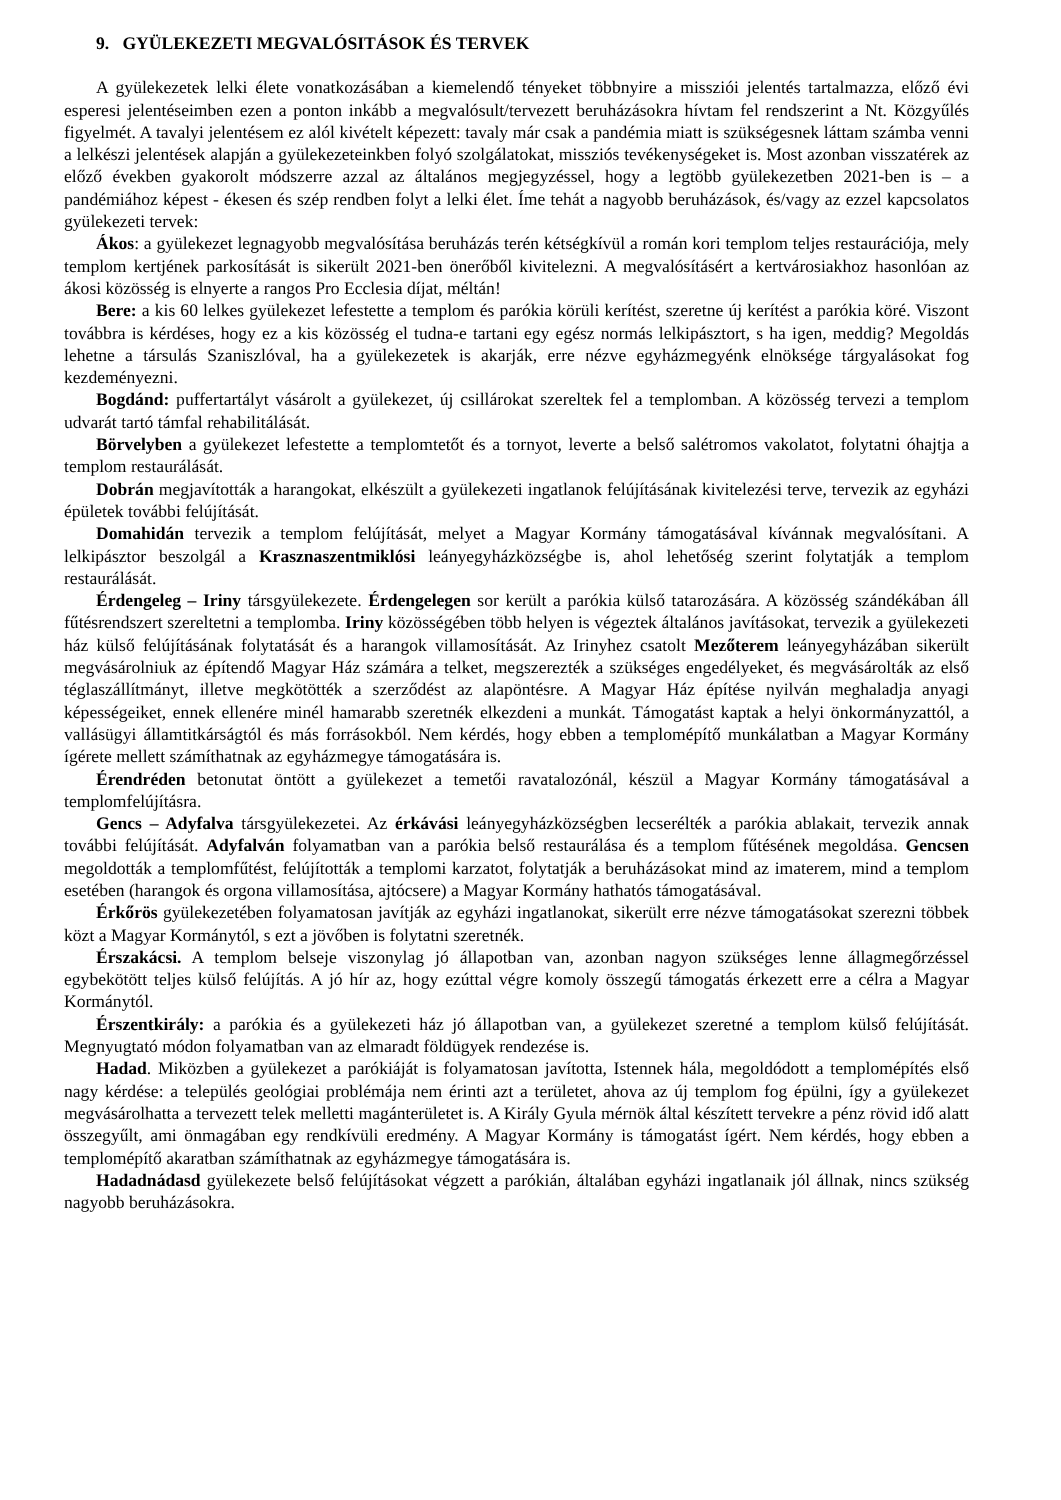9. GYÜLEKEZETI MEGVALÓSITÁSOK ÉS TERVEK
A gyülekezetek lelki élete vonatkozásában a kiemelendő tényeket többnyire a missziói jelentés tartalmazza, előző évi esperesi jelentéseimben ezen a ponton inkább a megvalósult/tervezett beruházásokra hívtam fel rendszerint a Nt. Közgyűlés figyelmét. A tavalyi jelentésem ez alól kivételt képezett: tavaly már csak a pandémia miatt is szükségesnek láttam számba venni a lelkészi jelentések alapján a gyülekezeteinkben folyó szolgálatokat, missziós tevékenységeket is. Most azonban visszatérek az előző években gyakorolt módszerre azzal az általános megjegyzéssel, hogy a legtöbb gyülekezetben 2021-ben is – a pandémiához képest - ékesen és szép rendben folyt a lelki élet. Íme tehát a nagyobb beruházások, és/vagy az ezzel kapcsolatos gyülekezeti tervek:
Ákos: a gyülekezet legnagyobb megvalósítása beruházás terén kétségkívül a román kori templom teljes restaurációja, mely templom kertjének parkosítását is sikerült 2021-ben önerőből kivitelezni. A megvalósításért a kertvárosiakhoz hasonlóan az ákosi közösség is elnyerte a rangos Pro Ecclesia díjat, méltán!
Bere: a kis 60 lelkes gyülekezet lefestette a templom és parókia körüli kerítést, szeretne új kerítést a parókia köré. Viszont továbbra is kérdéses, hogy ez a kis közösség el tudna-e tartani egy egész normás lelkipásztort, s ha igen, meddig? Megoldás lehetne a társulás Szaniszlóval, ha a gyülekezetek is akarják, erre nézve egyházmegyénk elnöksége tárgyalásokat fog kezdeményezni.
Bogdánd: puffertartályt vásárolt a gyülekezet, új csillárokat szereltek fel a templomban. A közösség tervezi a templom udvarát tartó támfal rehabilitálását.
Börvelyben a gyülekezet lefestette a templomtetőt és a tornyot, leverte a belső salétromos vakolatot, folytatni óhajtja a templom restaurálását.
Dobrán megjavították a harangokat, elkészült a gyülekezeti ingatlanok felújításának kivitelezési terve, tervezik az egyházi épületek további felújítását.
Domahidán tervezik a templom felújítását, melyet a Magyar Kormány támogatásával kívánnak megvalósítani. A lelkipásztor beszolgál a Krasznaszentmiklósi leányegyházközségbe is, ahol lehetőség szerint folytatják a templom restaurálását.
Érdengeleg – Iriny társgyülekezete. Érdengelegen sor került a parókia külső tatarozására. A közösség szándékában áll fűtésrendszert szereltetni a templomba. Iriny közösségében több helyen is végeztek általános javításokat, tervezik a gyülekezeti ház külső felújításának folytatását és a harangok villamosítását. Az Irinyhez csatolt Mezőterem leányegyházában sikerült megvásárolniuk az építendő Magyar Ház számára a telket, megszerezték a szükséges engedélyeket, és megvásárolták az első téglaszállítmányt, illetve megkötötték a szerződést az alapöntésre. A Magyar Ház építése nyilván meghaladja anyagi képességeiket, ennek ellenére minél hamarabb szeretnék elkezdeni a munkát. Támogatást kaptak a helyi önkormányzattól, a vallásügyi államtitkárságtól és más forrásokból. Nem kérdés, hogy ebben a templomépítő munkálatban a Magyar Kormány ígérete mellett számíthatnak az egyházmegye támogatására is.
Érendréden betonutat öntött a gyülekezet a temetői ravatalozónál, készül a Magyar Kormány támogatásával a templomfelújításra.
Gencs – Adyfalva társgyülekezetei. Az érkávási leányegyházközségben lecserélték a parókia ablakait, tervezik annak további felújítását. Adyfalván folyamatban van a parókia belső restaurálása és a templom fűtésének megoldása. Gencsen megoldották a templomfűtést, felújították a templomi karzatot, folytatják a beruházásokat mind az imaterem, mind a templom esetében (harangok és orgona villamosítása, ajtócsere) a Magyar Kormány hathatós támogatásával.
Érkőrös gyülekezetében folyamatosan javítják az egyházi ingatlanokat, sikerült erre nézve támogatásokat szerezni többek közt a Magyar Kormánytól, s ezt a jövőben is folytatni szeretnék.
Érszakácsi. A templom belseje viszonylag jó állapotban van, azonban nagyon szükséges lenne állagmegőrzéssel egybekötött teljes külső felújítás. A jó hír az, hogy ezúttal végre komoly összegű támogatás érkezett erre a célra a Magyar Kormánytól.
Érszentkirály: a parókia és a gyülekezeti ház jó állapotban van, a gyülekezet szeretné a templom külső felújítását. Megnyugtató módon folyamatban van az elmaradt földügyek rendezése is.
Hadad. Miközben a gyülekezet a parókiáját is folyamatosan javította, Istennek hála, megoldódott a templomépítés első nagy kérdése: a település geológiai problémája nem érinti azt a területet, ahova az új templom fog épülni, így a gyülekezet megvásárolhatta a tervezett telek melletti magánterületet is. A Király Gyula mérnök által készített tervekre a pénz rövid idő alatt összegyűlt, ami önmagában egy rendkívüli eredmény. A Magyar Kormány is támogatást ígért. Nem kérdés, hogy ebben a templomépítő akaratban számíthatnak az egyházmegye támogatására is.
Hadadnádasd gyülekezete belső felújításokat végzett a parókián, általában egyházi ingatlanaik jól állnak, nincs szükség nagyobb beruházásokra.